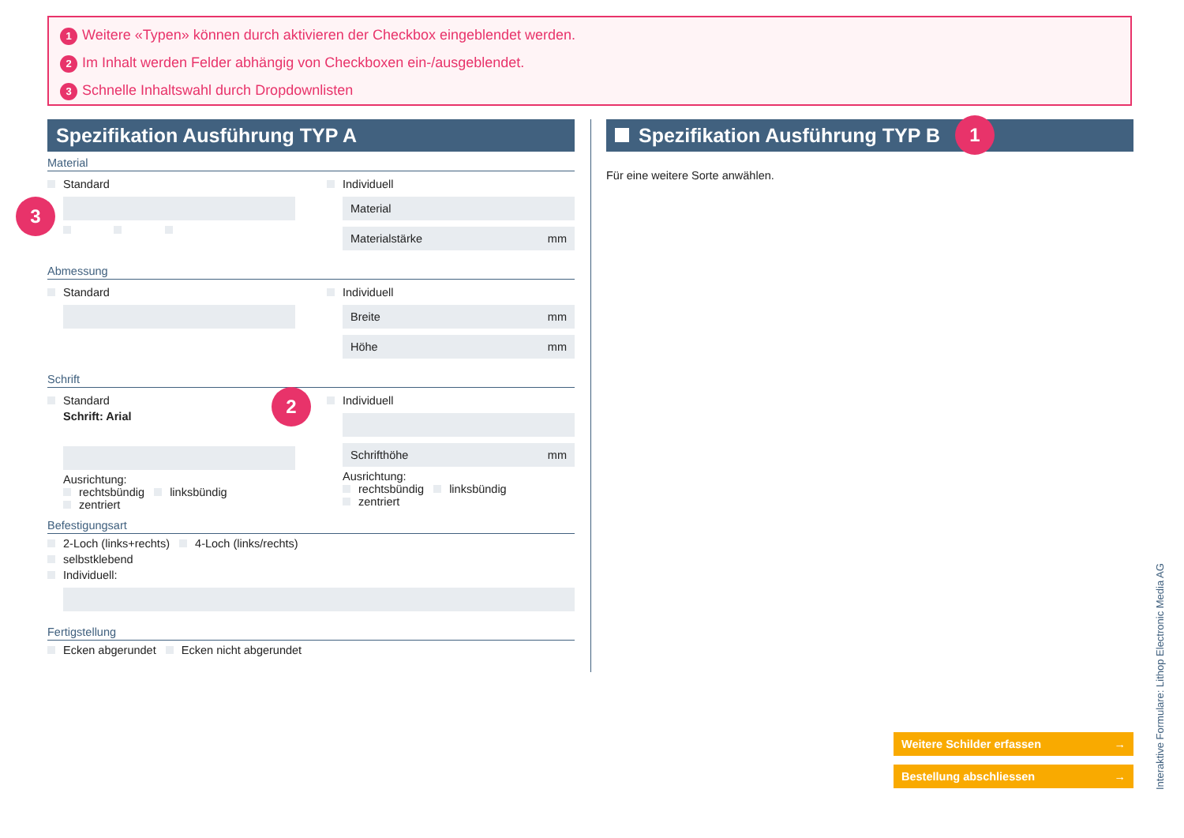1 Weitere «Typen» können durch aktivieren der Checkbox eingeblendet werden.
2 Im Inhalt werden Felder abhängig von Checkboxen ein-/ausgeblendet.
3 Schnelle Inhaltswahl durch Dropdownlisten
Spezifikation Ausführung TYP A
Material
Standard Individuell
Material
Materialstärke mm
Abmessung
Standard Individuell
Breite mm
Höhe mm
Schrift
Standard
Schrift: Arial
Ausrichtung:
rechtsbündig linksbündig
zentriert
Individuell
Schrifthöhe mm
Ausrichtung:
rechtsbündig linksbündig
zentriert
Befestigungsart
2-Loch (links+rechts) 4-Loch (links/rechts)
selbstklebend
Individuell:
Fertigstellung
Ecken abgerundet Ecken nicht abgerundet
Spezifikation Ausführung TYP B
Für eine weitere Sorte anwählen.
1
2
3
Weitere Schilder erfassen →
Bestellung abschliessen →
Interaktive Formulare: Lithop Electronic Media AG